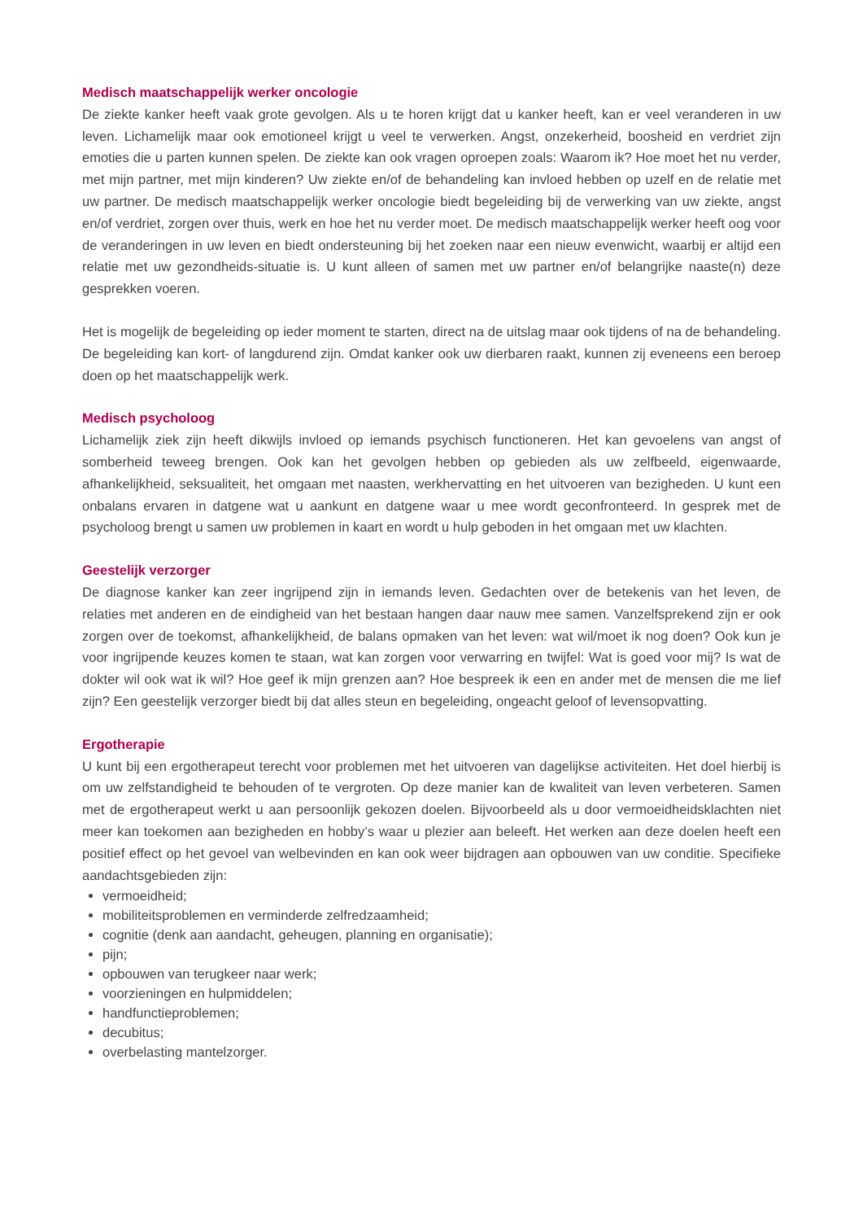Medisch maatschappelijk werker oncologie
De ziekte kanker heeft vaak grote gevolgen. Als u te horen krijgt dat u kanker heeft, kan er veel veranderen in uw leven. Lichamelijk maar ook emotioneel krijgt u veel te verwerken. Angst, onzekerheid, boosheid en verdriet zijn emoties die u parten kunnen spelen. De ziekte kan ook vragen oproepen zoals: Waarom ik? Hoe moet het nu verder, met mijn partner, met mijn kinderen? Uw ziekte en/of de behandeling kan invloed hebben op uzelf en de relatie met uw partner. De medisch maatschappelijk werker oncologie biedt begeleiding bij de verwerking van uw ziekte, angst en/of verdriet, zorgen over thuis, werk en hoe het nu verder moet. De medisch maatschappelijk werker heeft oog voor de veranderingen in uw leven en biedt ondersteuning bij het zoeken naar een nieuw evenwicht, waarbij er altijd een relatie met uw gezondheids-situatie is. U kunt alleen of samen met uw partner en/of belangrijke naaste(n) deze gesprekken voeren.
Het is mogelijk de begeleiding op ieder moment te starten, direct na de uitslag maar ook tijdens of na de behandeling. De begeleiding kan kort- of langdurend zijn. Omdat kanker ook uw dierbaren raakt, kunnen zij eveneens een beroep doen op het maatschappelijk werk.
Medisch psycholoog
Lichamelijk ziek zijn heeft dikwijls invloed op iemands psychisch functioneren. Het kan gevoelens van angst of somberheid teweeg brengen. Ook kan het gevolgen hebben op gebieden als uw zelfbeeld, eigenwaarde, afhankelijkheid, seksualiteit, het omgaan met naasten, werkhervatting en het uitvoeren van bezigheden. U kunt een onbalans ervaren in datgene wat u aankunt en datgene waar u mee wordt geconfronteerd. In gesprek met de psycholoog brengt u samen uw problemen in kaart en wordt u hulp geboden in het omgaan met uw klachten.
Geestelijk verzorger
De diagnose kanker kan zeer ingrijpend zijn in iemands leven. Gedachten over de betekenis van het leven, de relaties met anderen en de eindigheid van het bestaan hangen daar nauw mee samen. Vanzelfsprekend zijn er ook zorgen over de toekomst, afhankelijkheid, de balans opmaken van het leven: wat wil/moet ik nog doen? Ook kun je voor ingrijpende keuzes komen te staan, wat kan zorgen voor verwarring en twijfel: Wat is goed voor mij? Is wat de dokter wil ook wat ik wil? Hoe geef ik mijn grenzen aan? Hoe bespreek ik een en ander met de mensen die me lief zijn? Een geestelijk verzorger biedt bij dat alles steun en begeleiding, ongeacht geloof of levensopvatting.
Ergotherapie
U kunt bij een ergotherapeut terecht voor problemen met het uitvoeren van dagelijkse activiteiten. Het doel hierbij is om uw zelfstandigheid te behouden of te vergroten. Op deze manier kan de kwaliteit van leven verbeteren. Samen met de ergotherapeut werkt u aan persoonlijk gekozen doelen. Bijvoorbeeld als u door vermoeidheidsklachten niet meer kan toekomen aan bezigheden en hobby’s waar u plezier aan beleeft. Het werken aan deze doelen heeft een positief effect op het gevoel van welbevinden en kan ook weer bijdragen aan opbouwen van uw conditie. Specifieke aandachtsgebieden zijn:
vermoeidheid;
mobiliteitsproblemen en verminderde zelfredzaamheid;
cognitie (denk aan aandacht, geheugen, planning en organisatie);
pijn;
opbouwen van terugkeer naar werk;
voorzieningen en hulpmiddelen;
handfunctieproblemen;
decubitus;
overbelasting mantelzorger.